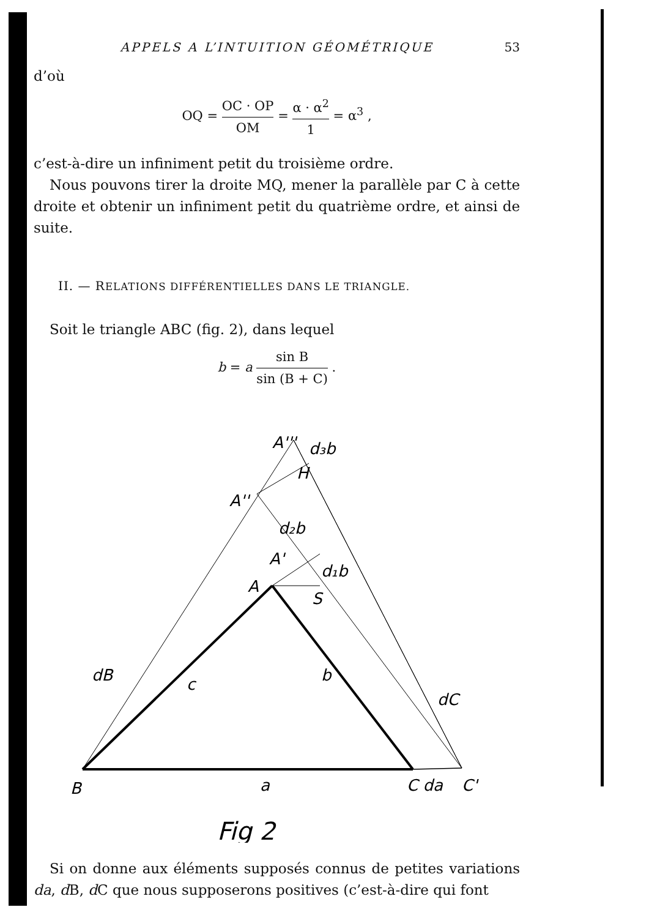APPELS A L’INTUITION GÉOMÉTRIQUE 53
d’où
OQ = OC · OP OM = α · α<sup>2</sup> 1 = α<sup>3</sup> ,
c’est-à-dire un infiniment petit du troisième ordre.
Nous pouvons tirer la droite MQ, mener la parallèle par C à cette droite et obtenir un infiniment petit du quatrième ordre, et ainsi de suite.
II. — RELATIONS DIFFÉRENTIELLES DANS LE TRIANGLE.
Soit le triangle ABC (fig. 2), dans lequel
b = a sin B sin (B + C) .
A'''
d₃b
H
A''
d₂b
A'
d₁b
A
S
dB
c
b
dC
B
a
C da
C'
Fig 2
Si on donne aux éléments supposés connus de petites variations da, d B, d C que nous supposerons positives (c’est-à-dire qui font